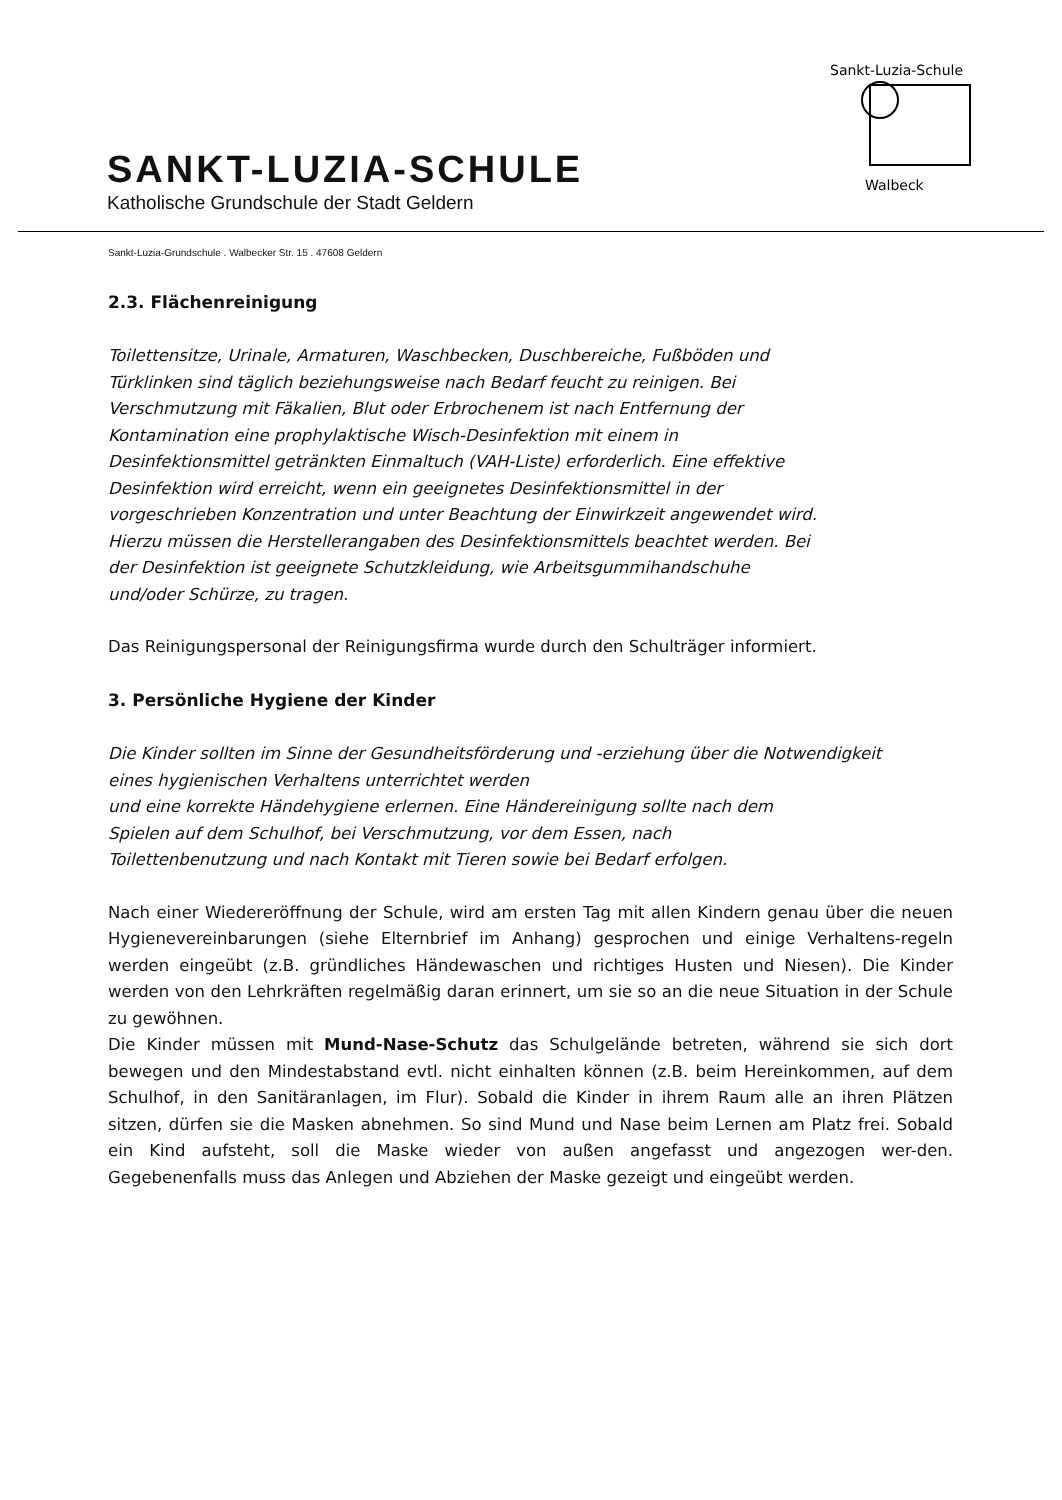SANKT-LUZIA-SCHULE
Katholische Grundschule der Stadt Geldern
Sankt-Luzia-Schule
Walbeck
Sankt-Luzia-Grundschule . Walbecker Str. 15 . 47608 Geldern
2.3. Flächenreinigung
Toilettensitze, Urinale, Armaturen, Waschbecken, Duschbereiche, Fußböden und
Türklinken sind täglich beziehungsweise nach Bedarf feucht zu reinigen. Bei
Verschmutzung mit Fäkalien, Blut oder Erbrochenem ist nach Entfernung der
Kontamination eine prophylaktische Wisch-Desinfektion mit einem in
Desinfektionsmittel getränkten Einmaltuch (VAH-Liste) erforderlich. Eine effektive
Desinfektion wird erreicht, wenn ein geeignetes Desinfektionsmittel in der
vorgeschrieben Konzentration und unter Beachtung der Einwirkzeit angewendet wird.
Hierzu müssen die Herstellerangaben des Desinfektionsmittels beachtet werden. Bei
der Desinfektion ist geeignete Schutzkleidung, wie Arbeitsgummihandschuhe
und/oder Schürze, zu tragen.
Das Reinigungspersonal der Reinigungsfirma wurde durch den Schulträger informiert.
3. Persönliche Hygiene der Kinder
Die Kinder sollten im Sinne der Gesundheitsförderung und -erziehung über die Notwendigkeit
eines hygienischen Verhaltens unterrichtet werden
und eine korrekte Händehygiene erlernen. Eine Händereinigung sollte nach dem
Spielen auf dem Schulhof, bei Verschmutzung, vor dem Essen, nach
Toilettenbenutzung und nach Kontakt mit Tieren sowie bei Bedarf erfolgen.
Nach einer Wiedereröffnung der Schule, wird am ersten Tag mit allen Kindern genau über die neuen Hygienevereinbarungen (siehe Elternbrief im Anhang) gesprochen und einige Verhaltens-regeln werden eingeübt (z.B. gründliches Händewaschen und richtiges Husten und Niesen). Die Kinder werden von den Lehrkräften regelmäßig daran erinnert, um sie so an die neue Situation in der Schule zu gewöhnen.
Die Kinder müssen mit Mund-Nase-Schutz das Schulgelände betreten, während sie sich dort bewegen und den Mindestabstand evtl. nicht einhalten können (z.B. beim Hereinkommen, auf dem Schulhof, in den Sanitäranlagen, im Flur). Sobald die Kinder in ihrem Raum alle an ihren Plätzen sitzen, dürfen sie die Masken abnehmen. So sind Mund und Nase beim Lernen am Platz frei. Sobald ein Kind aufsteht, soll die Maske wieder von außen angefasst und angezogen wer-den. Gegebenenfalls muss das Anlegen und Abziehen der Maske gezeigt und eingeübt werden.